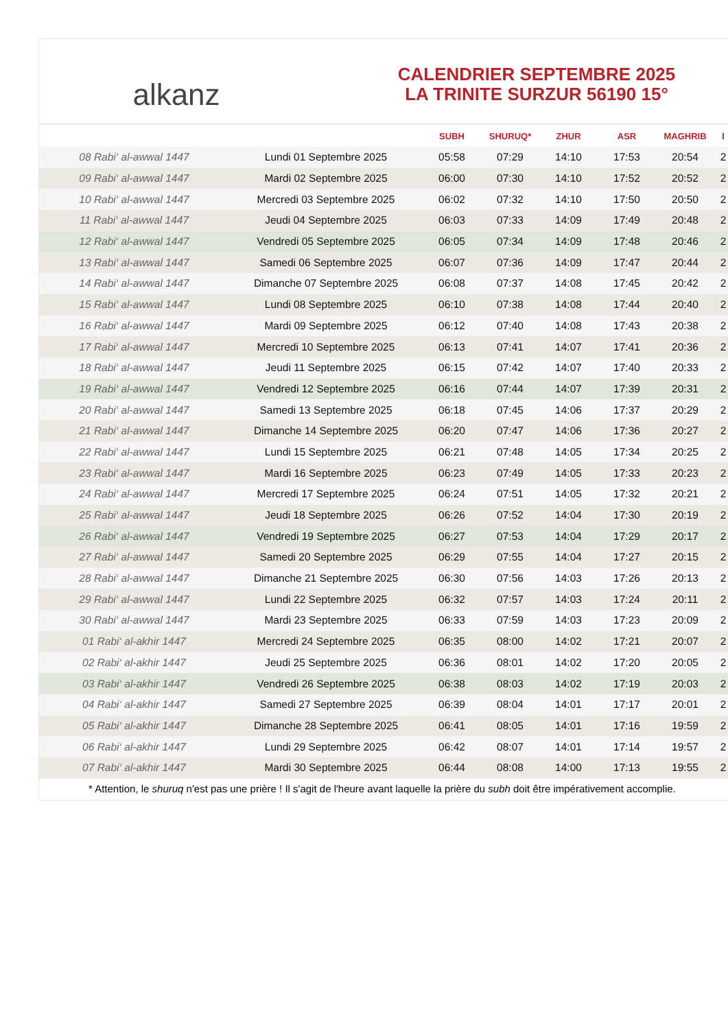alkanz
CALENDRIER SEPTEMBRE 2025
LA TRINITE SURZUR 56190 15°
| | | SUBH | SHURUQ* | ZHUR | ASR | MAGHRIB | I |
| --- | --- | --- | --- | --- | --- | --- | --- |
| 08 Rabi‘ al-awwal 1447 | Lundi 01 Septembre 2025 | 05:58 | 07:29 | 14:10 | 17:53 | 20:54 | 2 |
| 09 Rabi‘ al-awwal 1447 | Mardi 02 Septembre 2025 | 06:00 | 07:30 | 14:10 | 17:52 | 20:52 | 2 |
| 10 Rabi‘ al-awwal 1447 | Mercredi 03 Septembre 2025 | 06:02 | 07:32 | 14:10 | 17:50 | 20:50 | 2 |
| 11 Rabi‘ al-awwal 1447 | Jeudi 04 Septembre 2025 | 06:03 | 07:33 | 14:09 | 17:49 | 20:48 | 2 |
| 12 Rabi‘ al-awwal 1447 | Vendredi 05 Septembre 2025 | 06:05 | 07:34 | 14:09 | 17:48 | 20:46 | 2 |
| 13 Rabi‘ al-awwal 1447 | Samedi 06 Septembre 2025 | 06:07 | 07:36 | 14:09 | 17:47 | 20:44 | 2 |
| 14 Rabi‘ al-awwal 1447 | Dimanche 07 Septembre 2025 | 06:08 | 07:37 | 14:08 | 17:45 | 20:42 | 2 |
| 15 Rabi‘ al-awwal 1447 | Lundi 08 Septembre 2025 | 06:10 | 07:38 | 14:08 | 17:44 | 20:40 | 2 |
| 16 Rabi‘ al-awwal 1447 | Mardi 09 Septembre 2025 | 06:12 | 07:40 | 14:08 | 17:43 | 20:38 | 2 |
| 17 Rabi‘ al-awwal 1447 | Mercredi 10 Septembre 2025 | 06:13 | 07:41 | 14:07 | 17:41 | 20:36 | 2 |
| 18 Rabi‘ al-awwal 1447 | Jeudi 11 Septembre 2025 | 06:15 | 07:42 | 14:07 | 17:40 | 20:33 | 2 |
| 19 Rabi‘ al-awwal 1447 | Vendredi 12 Septembre 2025 | 06:16 | 07:44 | 14:07 | 17:39 | 20:31 | 2 |
| 20 Rabi‘ al-awwal 1447 | Samedi 13 Septembre 2025 | 06:18 | 07:45 | 14:06 | 17:37 | 20:29 | 2 |
| 21 Rabi‘ al-awwal 1447 | Dimanche 14 Septembre 2025 | 06:20 | 07:47 | 14:06 | 17:36 | 20:27 | 2 |
| 22 Rabi‘ al-awwal 1447 | Lundi 15 Septembre 2025 | 06:21 | 07:48 | 14:05 | 17:34 | 20:25 | 2 |
| 23 Rabi‘ al-awwal 1447 | Mardi 16 Septembre 2025 | 06:23 | 07:49 | 14:05 | 17:33 | 20:23 | 2 |
| 24 Rabi‘ al-awwal 1447 | Mercredi 17 Septembre 2025 | 06:24 | 07:51 | 14:05 | 17:32 | 20:21 | 2 |
| 25 Rabi‘ al-awwal 1447 | Jeudi 18 Septembre 2025 | 06:26 | 07:52 | 14:04 | 17:30 | 20:19 | 2 |
| 26 Rabi‘ al-awwal 1447 | Vendredi 19 Septembre 2025 | 06:27 | 07:53 | 14:04 | 17:29 | 20:17 | 2 |
| 27 Rabi‘ al-awwal 1447 | Samedi 20 Septembre 2025 | 06:29 | 07:55 | 14:04 | 17:27 | 20:15 | 2 |
| 28 Rabi‘ al-awwal 1447 | Dimanche 21 Septembre 2025 | 06:30 | 07:56 | 14:03 | 17:26 | 20:13 | 2 |
| 29 Rabi‘ al-awwal 1447 | Lundi 22 Septembre 2025 | 06:32 | 07:57 | 14:03 | 17:24 | 20:11 | 2 |
| 30 Rabi‘ al-awwal 1447 | Mardi 23 Septembre 2025 | 06:33 | 07:59 | 14:03 | 17:23 | 20:09 | 2 |
| 01 Rabi‘ al-akhir 1447 | Mercredi 24 Septembre 2025 | 06:35 | 08:00 | 14:02 | 17:21 | 20:07 | 2 |
| 02 Rabi‘ al-akhir 1447 | Jeudi 25 Septembre 2025 | 06:36 | 08:01 | 14:02 | 17:20 | 20:05 | 2 |
| 03 Rabi‘ al-akhir 1447 | Vendredi 26 Septembre 2025 | 06:38 | 08:03 | 14:02 | 17:19 | 20:03 | 2 |
| 04 Rabi‘ al-akhir 1447 | Samedi 27 Septembre 2025 | 06:39 | 08:04 | 14:01 | 17:17 | 20:01 | 2 |
| 05 Rabi‘ al-akhir 1447 | Dimanche 28 Septembre 2025 | 06:41 | 08:05 | 14:01 | 17:16 | 19:59 | 2 |
| 06 Rabi‘ al-akhir 1447 | Lundi 29 Septembre 2025 | 06:42 | 08:07 | 14:01 | 17:14 | 19:57 | 2 |
| 07 Rabi‘ al-akhir 1447 | Mardi 30 Septembre 2025 | 06:44 | 08:08 | 14:00 | 17:13 | 19:55 | 2 |
* Attention, le shuruq n'est pas une prière ! Il s'agit de l'heure avant laquelle la prière du subh doit être impérativement accomplie.